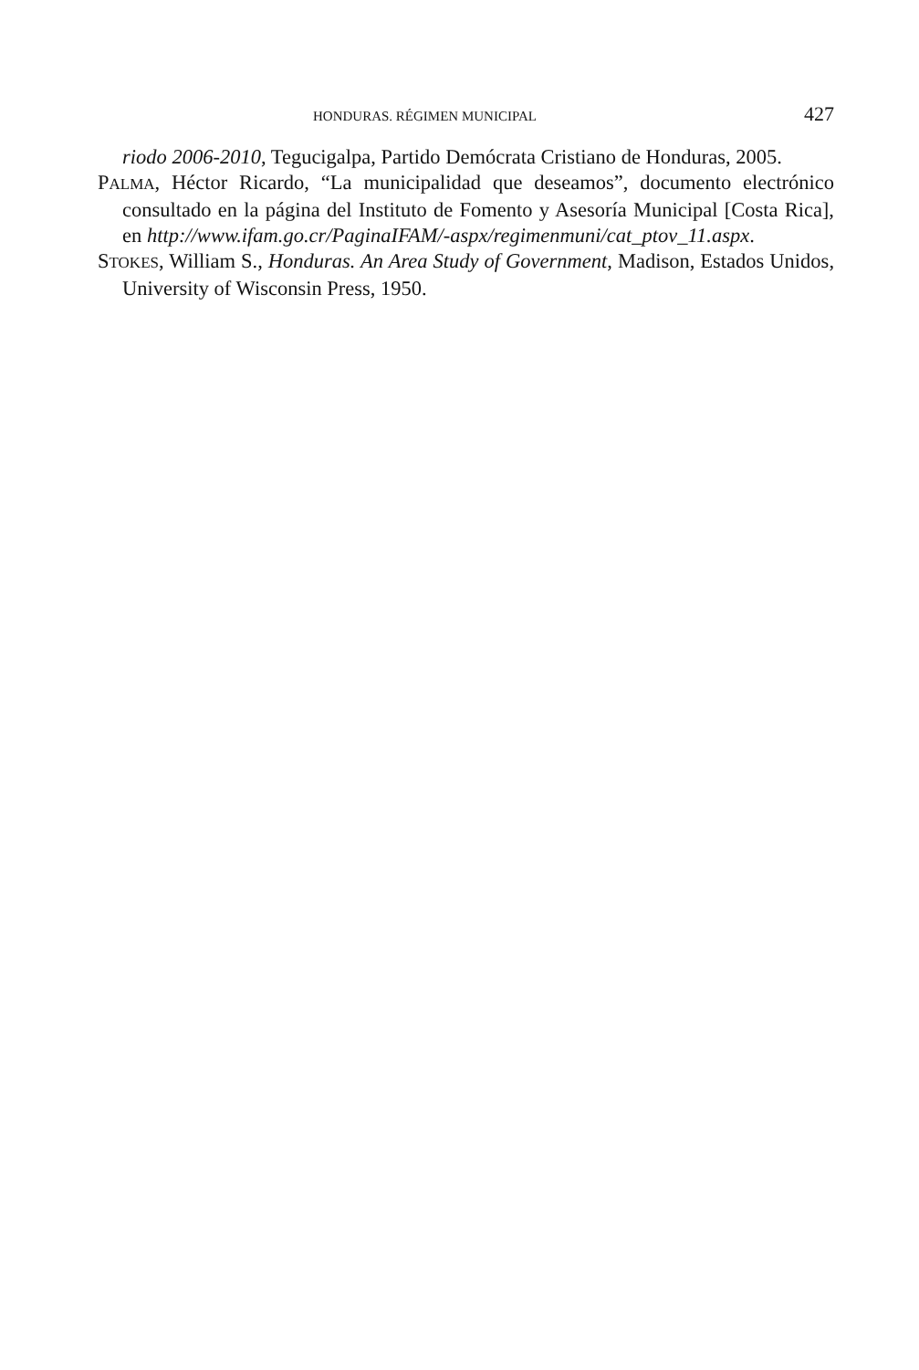HONDURAS. RÉGIMEN MUNICIPAL 427
riodo 2006-2010, Tegucigalpa, Partido Demócrata Cristiano de Honduras, 2005.
PALMA, Héctor Ricardo, “La municipalidad que deseamos”, documento electrónico consultado en la página del Instituto de Fomento y Asesoría Municipal [Costa Rica], en http://www.ifam.go.cr/PaginaIFAM/-aspx/regimenmuni/cat_ptov_11.aspx.
STOKES, William S., Honduras. An Area Study of Government, Madison, Estados Unidos, University of Wisconsin Press, 1950.